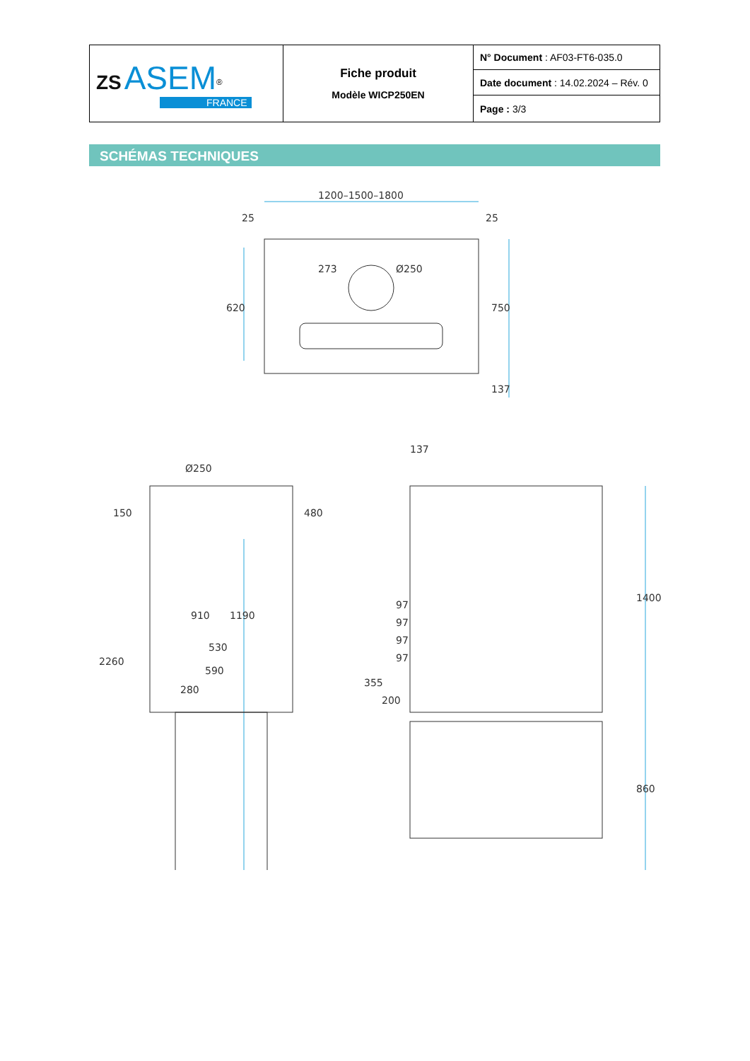| ZS ASEM<sup>®</sup> FRANCE | Fiche produit Modèle WICP250EN | N° Document : AF03-FT6-035.0 |
| | | Date document : 14.02.2024 – Rév. 0 |
| | | Page : 3/3 |
SCHÉMAS TECHNIQUES
1200–1500–1800
25
25
Ø250
273
620
750
137
137
Ø250
150
480
910
1190
530
590
280
2260
97
97
97
97
355
200
1400
860